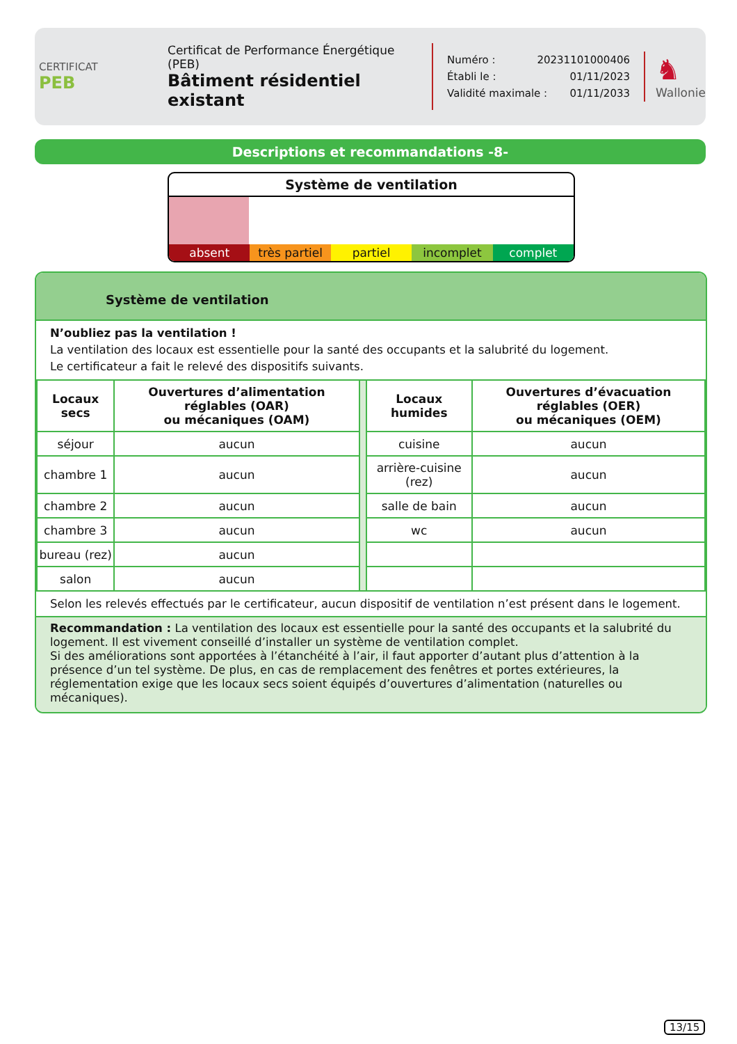CERTIFICAT
PEB
Certificat de Performance Énergétique (PEB)
Bâtiment résidentiel existant
Numéro : 20231101000406
Établi le : 01/11/2023
Validité maximale : 01/11/2033
♞
Wallonie
Descriptions et recommandations -8-
Système de ventilation
absent très partiel partiel incomplet complet
Système de ventilation
N’oubliez pas la ventilation !
La ventilation des locaux est essentielle pour la santé des occupants et la salubrité du logement.
Le certificateur a fait le relevé des dispositifs suivants.
| Locaux secs | Ouvertures d’alimentation réglables (OAR) ou mécaniques (OAM) | | Locaux humides | Ouvertures d’évacuation réglables (OER) ou mécaniques (OEM) |
| séjour | aucun | | cuisine | aucun |
| chambre 1 | aucun | | arrière-cuisine (rez) | aucun |
| chambre 2 | aucun | | salle de bain | aucun |
| chambre 3 | aucun | | wc | aucun |
| bureau (rez) | aucun | | | |
| salon | aucun | | | |
Selon les relevés effectués par le certificateur, aucun dispositif de ventilation n’est présent dans le logement.
Recommandation : La ventilation des locaux est essentielle pour la santé des occupants et la salubrité du logement. Il est vivement conseillé d’installer un système de ventilation complet.
Si des améliorations sont apportées à l’étanchéité à l’air, il faut apporter d’autant plus d’attention à la présence d’un tel système. De plus, en cas de remplacement des fenêtres et portes extérieures, la réglementation exige que les locaux secs soient équipés d’ouvertures d’alimentation (naturelles ou mécaniques).
13/15